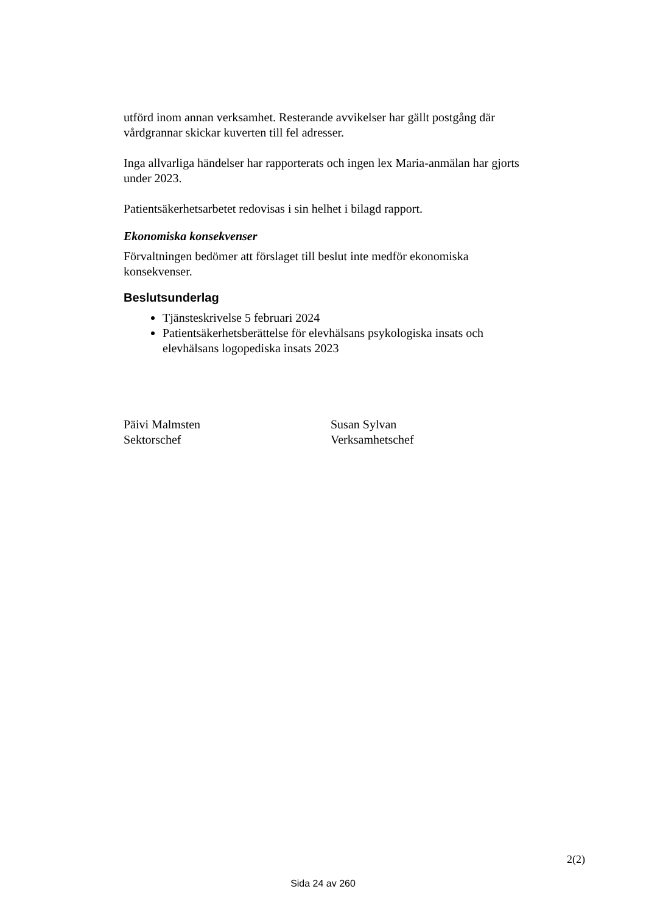utförd inom annan verksamhet. Resterande avvikelser har gällt postgång där vårdgrannar skickar kuverten till fel adresser.
Inga allvarliga händelser har rapporterats och ingen lex Maria-anmälan har gjorts under 2023.
Patientsäkerhetsarbetet redovisas i sin helhet i bilagd rapport.
Ekonomiska konsekvenser
Förvaltningen bedömer att förslaget till beslut inte medför ekonomiska konsekvenser.
Beslutsunderlag
Tjänsteskrivelse 5 februari 2024
Patientsäkerhetsberättelse för elevhälsans psykologiska insats och elevhälsans logopediska insats 2023
Päivi Malmsten
Sektorschef
Susan Sylvan
Verksamhetschef
2(2)
Sida 24 av 260